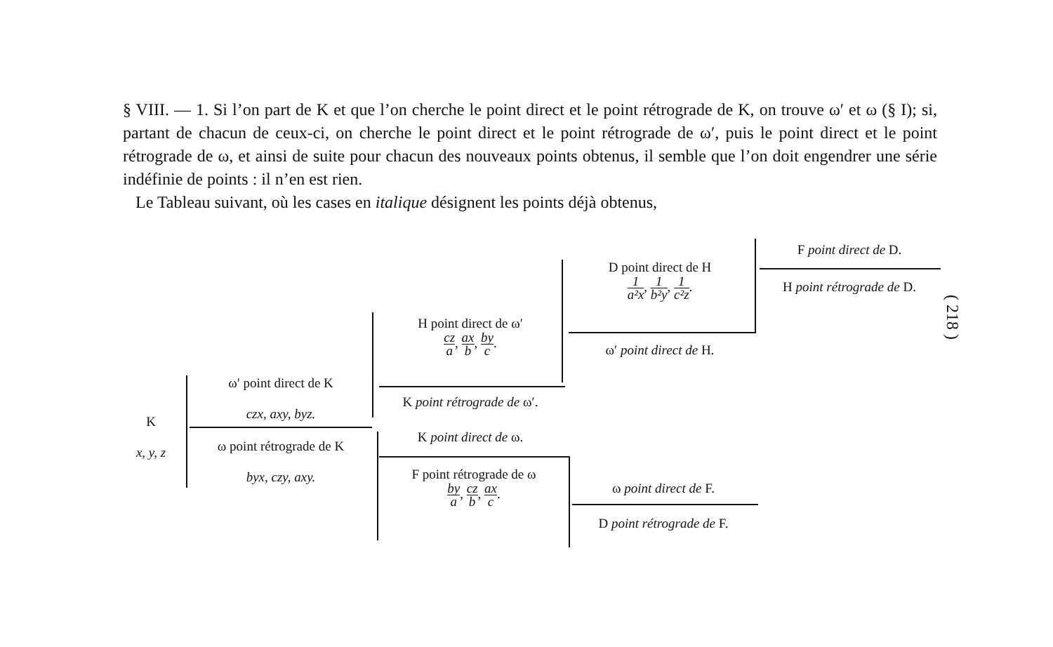§ VIII. — 1. Si l’on part de K et que l’on cherche le point direct et le point rétrograde de K, on trouve ω′ et ω (§ I); si, partant de chacun de ceux-ci, on cherche le point direct et le point rétrograde de ω′, puis le point direct et le point rétrograde de ω, et ainsi de suite pour chacun des nouveaux points obtenus, il semble que l’on doit engendrer une série indéfinie de points : il n’en est rien.
Le Tableau suivant, où les cases en italique désignent les points déjà obtenus,
( 218 )
K
x, y, z
ω′ point direct de K
czx, axy, byz.
ω point rétrograde de K
byx, czy, axy.
H point direct de ω′
cz a, ax b, by c.
K point rétrograde de ω′.
K point direct de ω.
F point rétrograde de ω
by a, cz b, ax c.
ω point direct de F.
D point rétrograde de F.
D point direct de H
1 a²x, 1 b²y, 1 c²z.
ω′ point direct de H.
F point direct de D.
H point rétrograde de D.